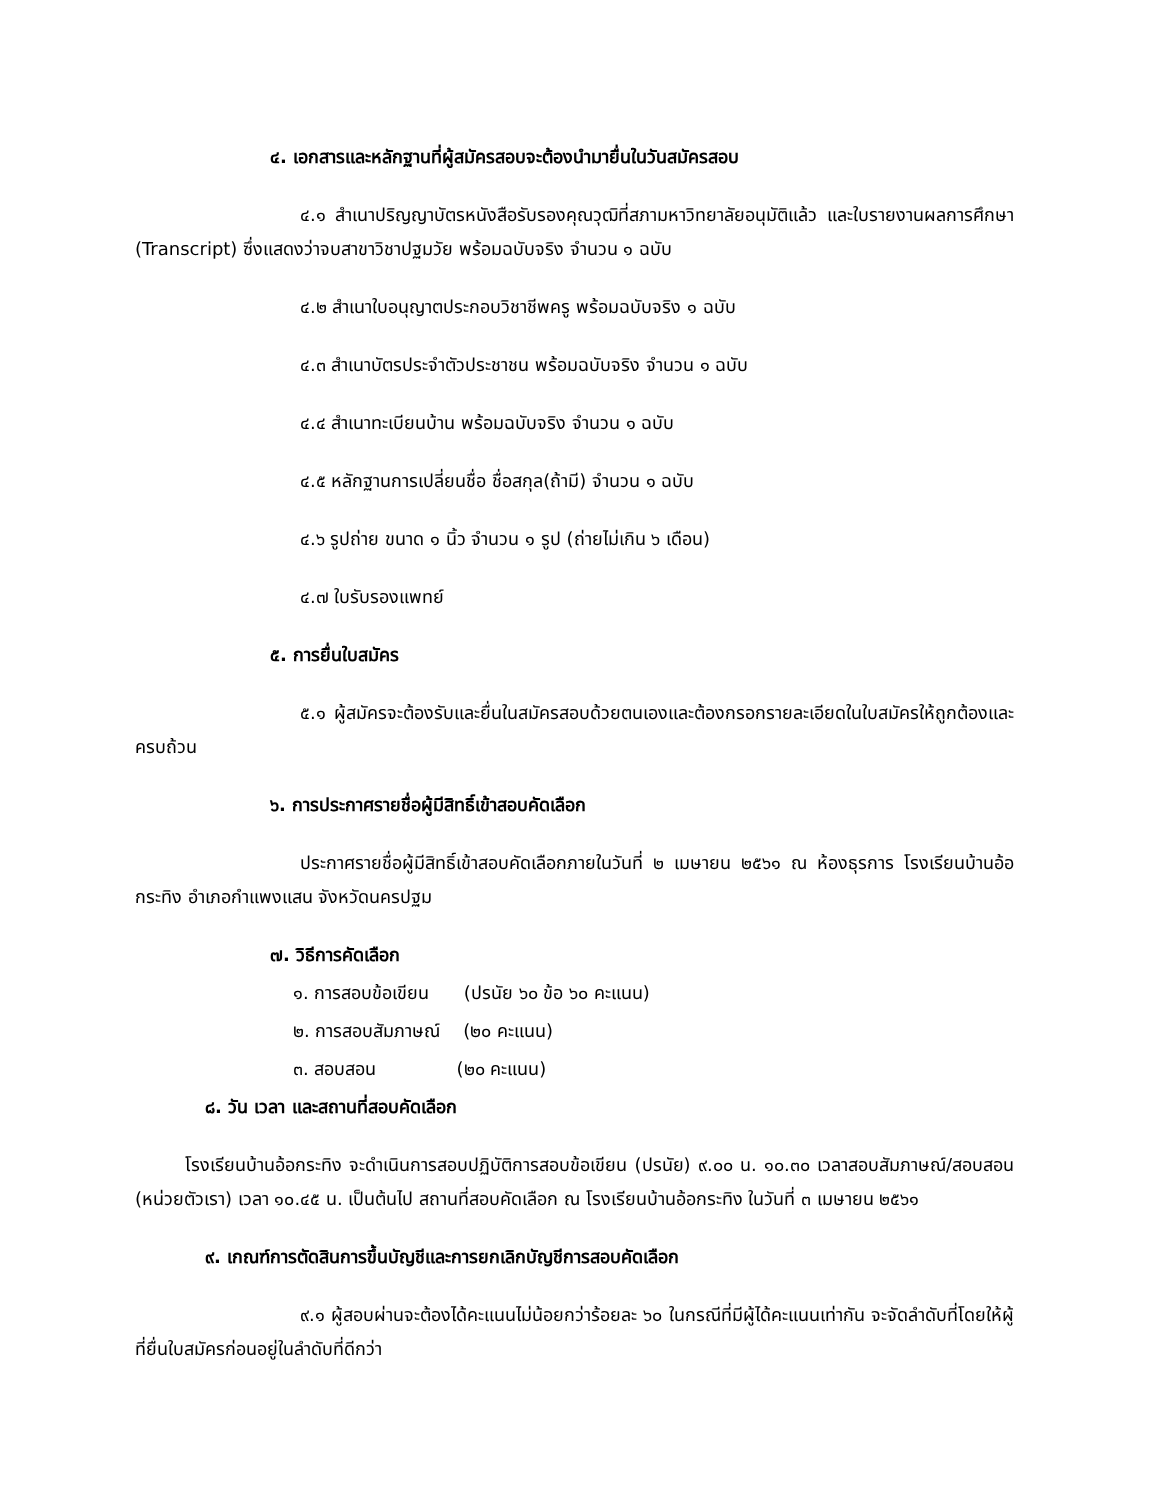๔. เอกสารและหลักฐานที่ผู้สมัครสอบจะต้องนำมายื่นในวันสมัครสอบ
๔.๑ สำเนาปริญญาบัตรหนังสือรับรองคุณวุฒิที่สภามหาวิทยาลัยอนุมัติแล้ว และใบรายงานผลการศึกษา (Transcript) ซึ่งแสดงว่าจบสาขาวิชาปฐมวัย พร้อมฉบับจริง จำนวน ๑ ฉบับ
๔.๒ สำเนาใบอนุญาตประกอบวิชาชีพครู พร้อมฉบับจริง ๑ ฉบับ
๔.๓ สำเนาบัตรประจำตัวประชาชน พร้อมฉบับจริง จำนวน ๑ ฉบับ
๔.๔ สำเนาทะเบียนบ้าน พร้อมฉบับจริง จำนวน ๑ ฉบับ
๔.๕ หลักฐานการเปลี่ยนชื่อ ชื่อสกุล(ถ้ามี) จำนวน ๑ ฉบับ
๔.๖ รูปถ่าย ขนาด ๑ นิ้ว จำนวน ๑ รูป (ถ่ายไม่เกิน ๖ เดือน)
๔.๗ ใบรับรองแพทย์
๕. การยื่นใบสมัคร
๕.๑ ผู้สมัครจะต้องรับและยื่นในสมัครสอบด้วยตนเองและต้องกรอกรายละเอียดในใบสมัครให้ถูกต้องและครบถ้วน
๖. การประกาศรายชื่อผู้มีสิทธิ์เข้าสอบคัดเลือก
ประกาศรายชื่อผู้มีสิทธิ์เข้าสอบคัดเลือกภายในวันที่ ๒ เมษายน ๒๕๖๑ ณ ห้องธุรการ โรงเรียนบ้านอ้อกระทิง อำเภอกำแพงแสน จังหวัดนครปฐม
๗. วิธีการคัดเลือก
๑. การสอบข้อเขียน (ปรนัย ๖๐ ข้อ ๖๐ คะแนน)
๒. การสอบสัมภาษณ์ (๒๐ คะแนน)
๓. สอบสอน (๒๐ คะแนน)
๘. วัน เวลา และสถานที่สอบคัดเลือก
โรงเรียนบ้านอ้อกระทิง จะดำเนินการสอบปฏิบัติการสอบข้อเขียน (ปรนัย) ๙.๐๐ น. ๑๐.๓๐ เวลาสอบสัมภาษณ์/สอบสอน (หน่วยตัวเรา) เวลา ๑๐.๔๕ น. เป็นต้นไป สถานที่สอบคัดเลือก ณ โรงเรียนบ้านอ้อกระทิง ในวันที่ ๓ เมษายน ๒๕๖๑
๙. เกณฑ์การตัดสินการขึ้นบัญชีและการยกเลิกบัญชีการสอบคัดเลือก
๙.๑ ผู้สอบผ่านจะต้องได้คะแนนไม่น้อยกว่าร้อยละ ๖๐ ในกรณีที่มีผู้ได้คะแนนเท่ากัน จะจัดลำดับที่โดยให้ผู้ที่ยื่นใบสมัครก่อนอยู่ในลำดับที่ดีกว่า